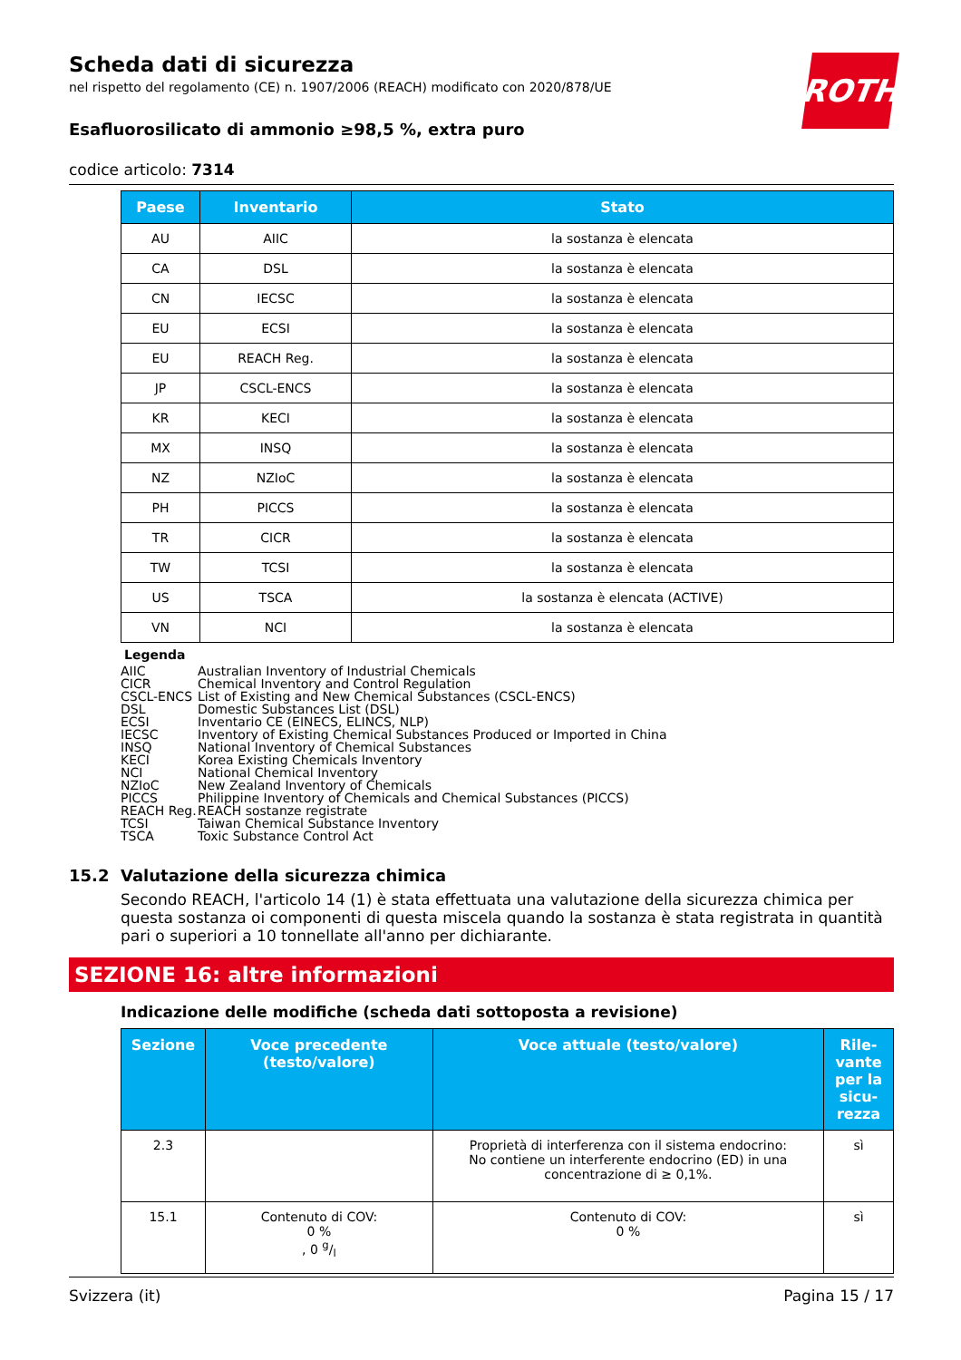ROTH
Scheda dati di sicurezza
nel rispetto del regolamento (CE) n. 1907/2006 (REACH) modificato con 2020/878/UE
Esafluorosilicato di ammonio ≥98,5 %, extra puro
codice articolo: 7314
| Paese | Inventario | Stato |
| --- | --- | --- |
| AU | AIIC | la sostanza è elencata |
| CA | DSL | la sostanza è elencata |
| CN | IECSC | la sostanza è elencata |
| EU | ECSI | la sostanza è elencata |
| EU | REACH Reg. | la sostanza è elencata |
| JP | CSCL-ENCS | la sostanza è elencata |
| KR | KECI | la sostanza è elencata |
| MX | INSQ | la sostanza è elencata |
| NZ | NZIoC | la sostanza è elencata |
| PH | PICCS | la sostanza è elencata |
| TR | CICR | la sostanza è elencata |
| TW | TCSI | la sostanza è elencata |
| US | TSCA | la sostanza è elencata (ACTIVE) |
| VN | NCI | la sostanza è elencata |
Legenda
AIIC Australian Inventory of Industrial Chemicals
CICR Chemical Inventory and Control Regulation
CSCL-ENCS List of Existing and New Chemical Substances (CSCL-ENCS)
DSL Domestic Substances List (DSL)
ECSI Inventario CE (EINECS, ELINCS, NLP)
IECSC Inventory of Existing Chemical Substances Produced or Imported in China
INSQ National Inventory of Chemical Substances
KECI Korea Existing Chemicals Inventory
NCI National Chemical Inventory
NZIoC New Zealand Inventory of Chemicals
PICCS Philippine Inventory of Chemicals and Chemical Substances (PICCS)
REACH Reg. REACH sostanze registrate
TCSI Taiwan Chemical Substance Inventory
TSCA Toxic Substance Control Act
15.2 Valutazione della sicurezza chimica
Secondo REACH, l'articolo 14 (1) è stata effettuata una valutazione della sicurezza chimica per questa sostanza oi componenti di questa miscela quando la sostanza è stata registrata in quantità pari o superiori a 10 tonnellate all'anno per dichiarante.
SEZIONE 16: altre informazioni
Indicazione delle modifiche (scheda dati sottoposta a revisione)
| Sezione | Voce precedente (testo/valore) | Voce attuale (testo/valore) | Rile-vante per la sicu-rezza |
| --- | --- | --- | --- |
| 2.3 | | Proprietà di interferenza con il sistema endocrino: No contiene un interferente endocrino (ED) in una concentrazione di ≥ 0,1%. | sì |
| 15.1 | Contenuto di COV: 0 % , 0 g/l | Contenuto di COV: 0 % | sì |
Svizzera (it) Pagina 15 / 17